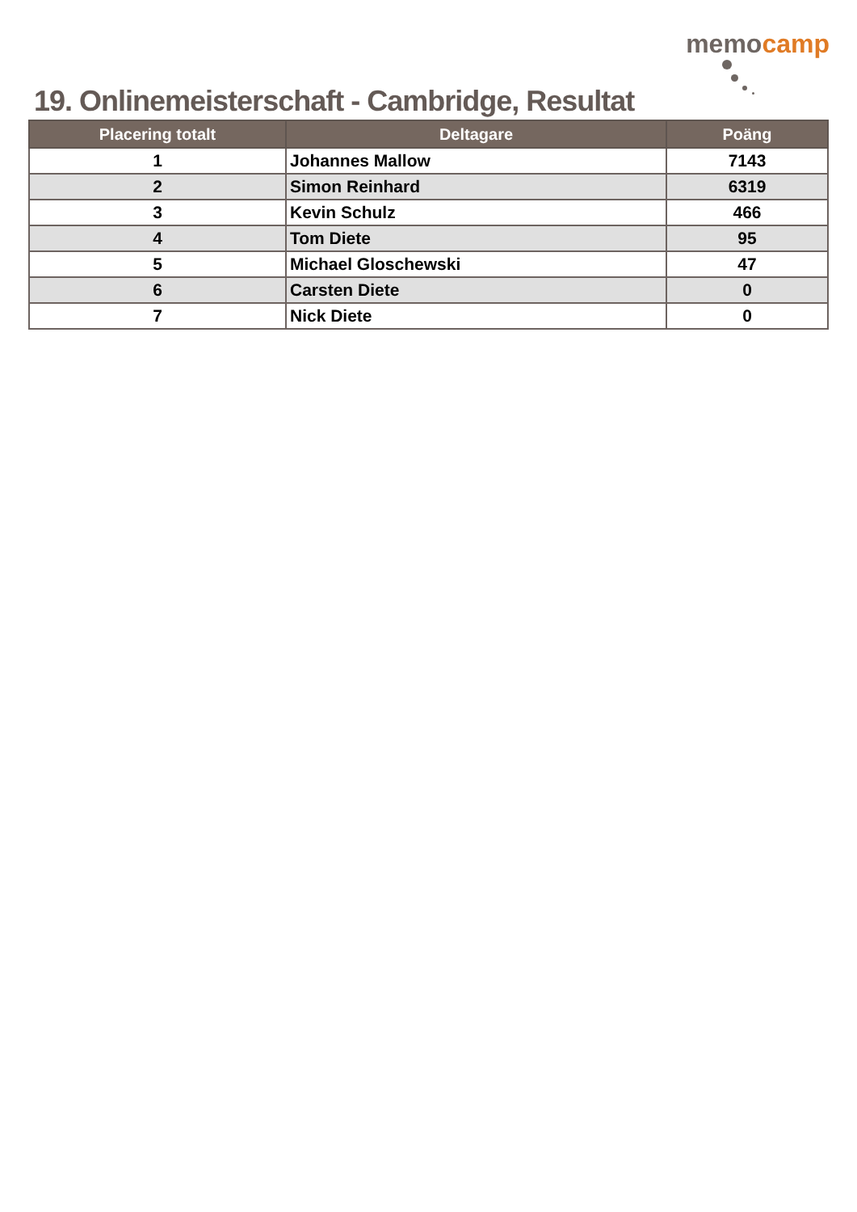19. Onlinemeisterschaft - Cambridge, Resultat
memocamp
| Placering totalt | Deltagare | Poäng |
| --- | --- | --- |
| 1 | Johannes Mallow | 7143 |
| 2 | Simon Reinhard | 6319 |
| 3 | Kevin Schulz | 466 |
| 4 | Tom Diete | 95 |
| 5 | Michael Gloschewski | 47 |
| 6 | Carsten Diete | 0 |
| 7 | Nick Diete | 0 |